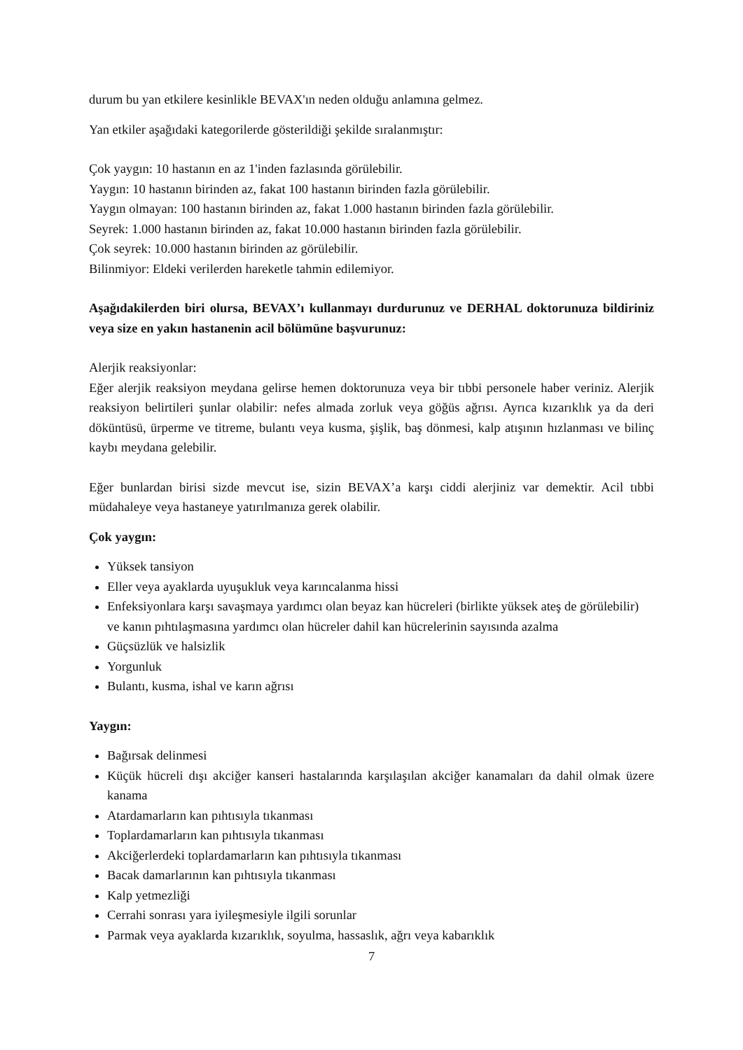durum bu yan etkilere kesinlikle BEVAX'ın neden olduğu anlamına gelmez.
Yan etkiler aşağıdaki kategorilerde gösterildiği şekilde sıralanmıştır:
Çok yaygın: 10 hastanın en az 1'inden fazlasında görülebilir.
Yaygın: 10 hastanın birinden az, fakat 100 hastanın birinden fazla görülebilir.
Yaygın olmayan: 100 hastanın birinden az, fakat 1.000 hastanın birinden fazla görülebilir.
Seyrek: 1.000 hastanın birinden az, fakat 10.000 hastanın birinden fazla görülebilir.
Çok seyrek: 10.000 hastanın birinden az görülebilir.
Bilinmiyor: Eldeki verilerden hareketle tahmin edilemiyor.
Aşağıdakilerden biri olursa, BEVAX’ı kullanmayı durdurunuz ve DERHAL doktorunuza bildiriniz veya size en yakın hastanenin acil bölümüne başvurunuz:
Alerjik reaksiyonlar:
Eğer alerjik reaksiyon meydana gelirse hemen doktorunuza veya bir tıbbi personele haber veriniz. Alerjik reaksiyon belirtileri şunlar olabilir: nefes almada zorluk veya göğüs ağrısı. Ayrıca kızarıklık ya da deri döküntüsü, ürperme ve titreme, bulantı veya kusma, şişlik, baş dönmesi, kalp atışının hızlanması ve bilinç kaybı meydana gelebilir.
Eğer bunlardan birisi sizde mevcut ise, sizin BEVAX’a karşı ciddi alerjiniz var demektir. Acil tıbbi müdahaleye veya hastaneye yatırılmanıza gerek olabilir.
Çok yaygın:
Yüksek tansiyon
Eller veya ayaklarda uyuşukluk veya karıncalanma hissi
Enfeksiyonlara karşı savaşmaya yardımcı olan beyaz kan hücreleri (birlikte yüksek ateş de görülebilir) ve kanın pıhtılaşmasına yardımcı olan hücreler dahil kan hücrelerinin sayısında azalma
Güçsüzlük ve halsizlik
Yorgunluk
Bulantı, kusma, ishal ve karın ağrısı
Yaygın:
Bağırsak delinmesi
Küçük hücreli dışı akciğer kanseri hastalarında karşılaşılan akciğer kanamaları da dahil olmak üzere kanama
Atardamarların kan pıhtısıyla tıkanması
Toplardamarların kan pıhtısıyla tıkanması
Akciğerlerdeki toplardamarların kan pıhtısıyla tıkanması
Bacak damarlarının kan pıhtısıyla tıkanması
Kalp yetmezliği
Cerrahi sonrası yara iyileşmesiyle ilgili sorunlar
Parmak veya ayaklarda kızarıklık, soyulma, hassaslık, ağrı veya kabarıklık
7